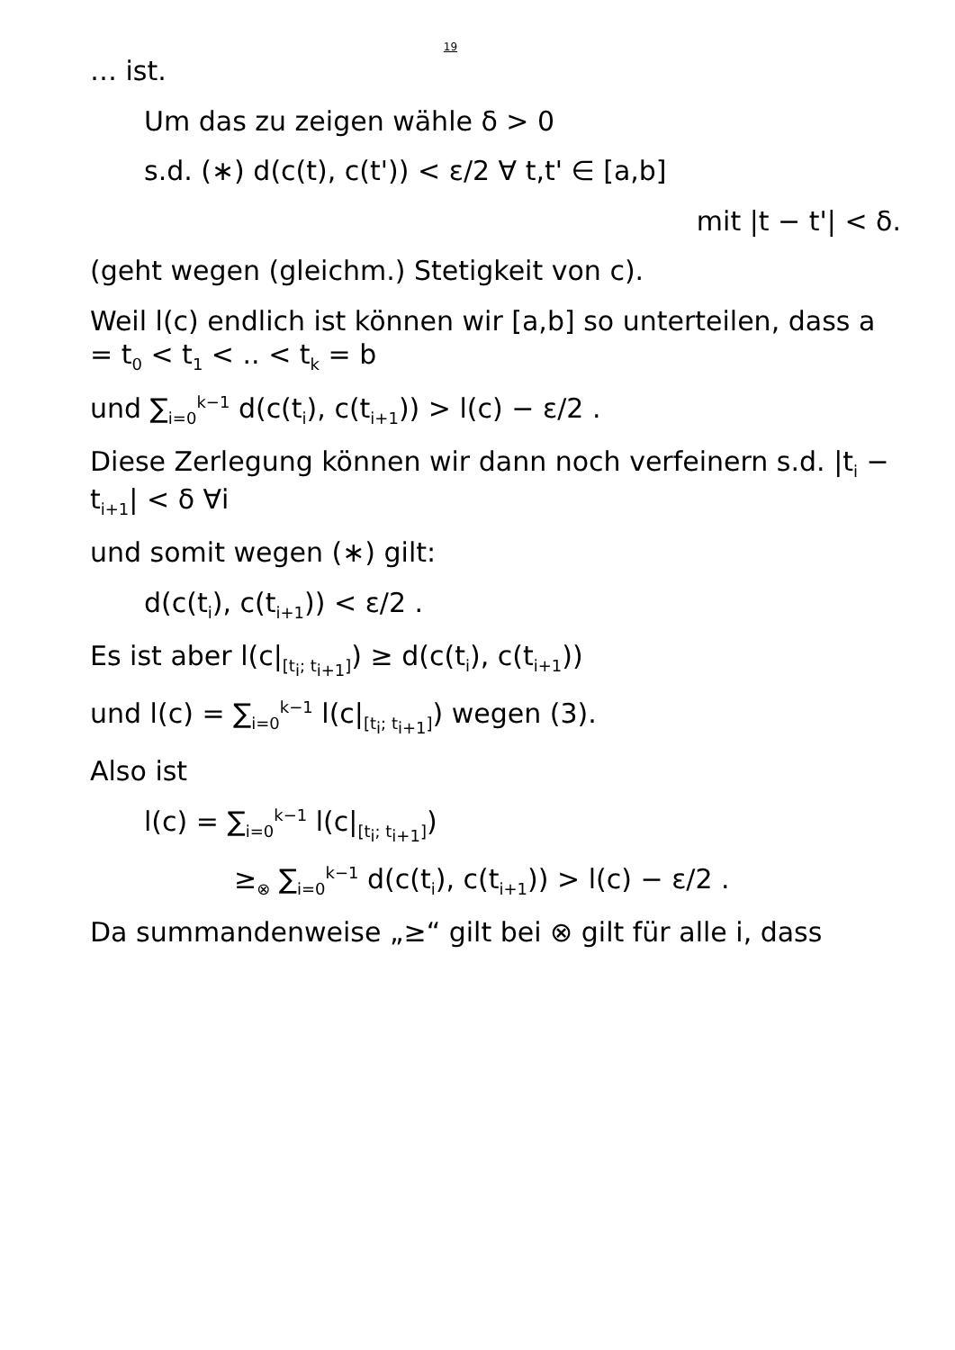19
… ist.
Um das zu zeigen wähle δ > 0
s.d. (∗) d(c(t), c(t')) < ε/2 ∀ t,t' ∈ [a,b]
mit |t − t'| < δ.
(geht wegen (gleichm.) Stetigkeit von c).
Weil l(c) endlich ist können wir [a,b] so unterteilen, dass a = t<sub>0</sub> < t<sub>1</sub> < .. < t<sub>k</sub> = b
und ∑<sub>i=0</sub><sup>k−1</sup> d(c(t<sub>i</sub>), c(t<sub>i+1</sub>)) > l(c) − ε/2 .
Diese Zerlegung können wir dann noch verfeinern s.d. |t<sub>i</sub> − t<sub>i+1</sub>| < δ ∀i
und somit wegen (∗) gilt:
d(c(t<sub>i</sub>), c(t<sub>i+1</sub>)) < ε/2 .
Es ist aber l(c|<sub>[t<sub>i</sub>; t<sub>i+1</sub>]</sub>) ≥ d(c(t<sub>i</sub>), c(t<sub>i+1</sub>))
und l(c) = ∑<sub>i=0</sub><sup>k−1</sup> l(c|<sub>[t<sub>i</sub>; t<sub>i+1</sub>]</sub>) wegen (3).
Also ist
l(c) = ∑<sub>i=0</sub><sup>k−1</sup> l(c|<sub>[t<sub>i</sub>; t<sub>i+1</sub>]</sub>)
≥<sub>⊗</sub> ∑<sub>i=0</sub><sup>k−1</sup> d(c(t<sub>i</sub>), c(t<sub>i+1</sub>)) > l(c) − ε/2 .
Da summandenweise „≥“ gilt bei ⊗ gilt für alle i, dass